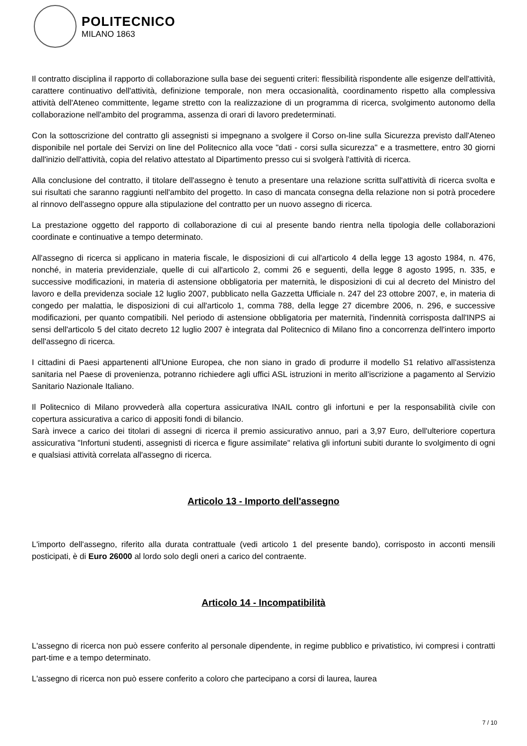POLITECNICO
MILANO 1863
Il contratto disciplina il rapporto di collaborazione sulla base dei seguenti criteri: flessibilità rispondente alle esigenze dell'attività, carattere continuativo dell'attività, definizione temporale, non mera occasionalità, coordinamento rispetto alla complessiva attività dell'Ateneo committente, legame stretto con la realizzazione di un programma di ricerca, svolgimento autonomo della collaborazione nell'ambito del programma, assenza di orari di lavoro predeterminati.
Con la sottoscrizione del contratto gli assegnisti si impegnano a svolgere il Corso on-line sulla Sicurezza previsto dall'Ateneo disponibile nel portale dei Servizi on line del Politecnico alla voce "dati - corsi sulla sicurezza" e a trasmettere, entro 30 giorni dall'inizio dell'attività, copia del relativo attestato al Dipartimento presso cui si svolgerà l'attività di ricerca.
Alla conclusione del contratto, il titolare dell'assegno è tenuto a presentare una relazione scritta sull'attività di ricerca svolta e sui risultati che saranno raggiunti nell'ambito del progetto. In caso di mancata consegna della relazione non si potrà procedere al rinnovo dell'assegno oppure alla stipulazione del contratto per un nuovo assegno di ricerca.
La prestazione oggetto del rapporto di collaborazione di cui al presente bando rientra nella tipologia delle collaborazioni coordinate e continuative a tempo determinato.
All'assegno di ricerca si applicano in materia fiscale, le disposizioni di cui all'articolo 4 della legge 13 agosto 1984, n. 476, nonché, in materia previdenziale, quelle di cui all'articolo 2, commi 26 e seguenti, della legge 8 agosto 1995, n. 335, e successive modificazioni, in materia di astensione obbligatoria per maternità, le disposizioni di cui al decreto del Ministro del lavoro e della previdenza sociale 12 luglio 2007, pubblicato nella Gazzetta Ufficiale n. 247 del 23 ottobre 2007, e, in materia di congedo per malattia, le disposizioni di cui all'articolo 1, comma 788, della legge 27 dicembre 2006, n. 296, e successive modificazioni, per quanto compatibili. Nel periodo di astensione obbligatoria per maternità, l'indennità corrisposta dall'INPS ai sensi dell'articolo 5 del citato decreto 12 luglio 2007 è integrata dal Politecnico di Milano fino a concorrenza dell'intero importo dell'assegno di ricerca.
I cittadini di Paesi appartenenti all'Unione Europea, che non siano in grado di produrre il modello S1 relativo all'assistenza sanitaria nel Paese di provenienza, potranno richiedere agli uffici ASL istruzioni in merito all'iscrizione a pagamento al Servizio Sanitario Nazionale Italiano.
Il Politecnico di Milano provvederà alla copertura assicurativa INAIL contro gli infortuni e per la responsabilità civile con copertura assicurativa a carico di appositi fondi di bilancio.
Sarà invece a carico dei titolari di assegni di ricerca il premio assicurativo annuo, pari a 3,97 Euro, dell'ulteriore copertura assicurativa "Infortuni studenti, assegnisti di ricerca e figure assimilate" relativa gli infortuni subiti durante lo svolgimento di ogni e qualsiasi attività correlata all'assegno di ricerca.
Articolo 13 - Importo dell'assegno
L'importo dell'assegno, riferito alla durata contrattuale (vedi articolo 1 del presente bando), corrisposto in acconti mensili posticipati, è di Euro 26000 al lordo solo degli oneri a carico del contraente.
Articolo 14 - Incompatibilità
L'assegno di ricerca non può essere conferito al personale dipendente, in regime pubblico e privatistico, ivi compresi i contratti part-time e a tempo determinato.
L'assegno di ricerca non può essere conferito a coloro che partecipano a corsi di laurea, laurea
7 / 10